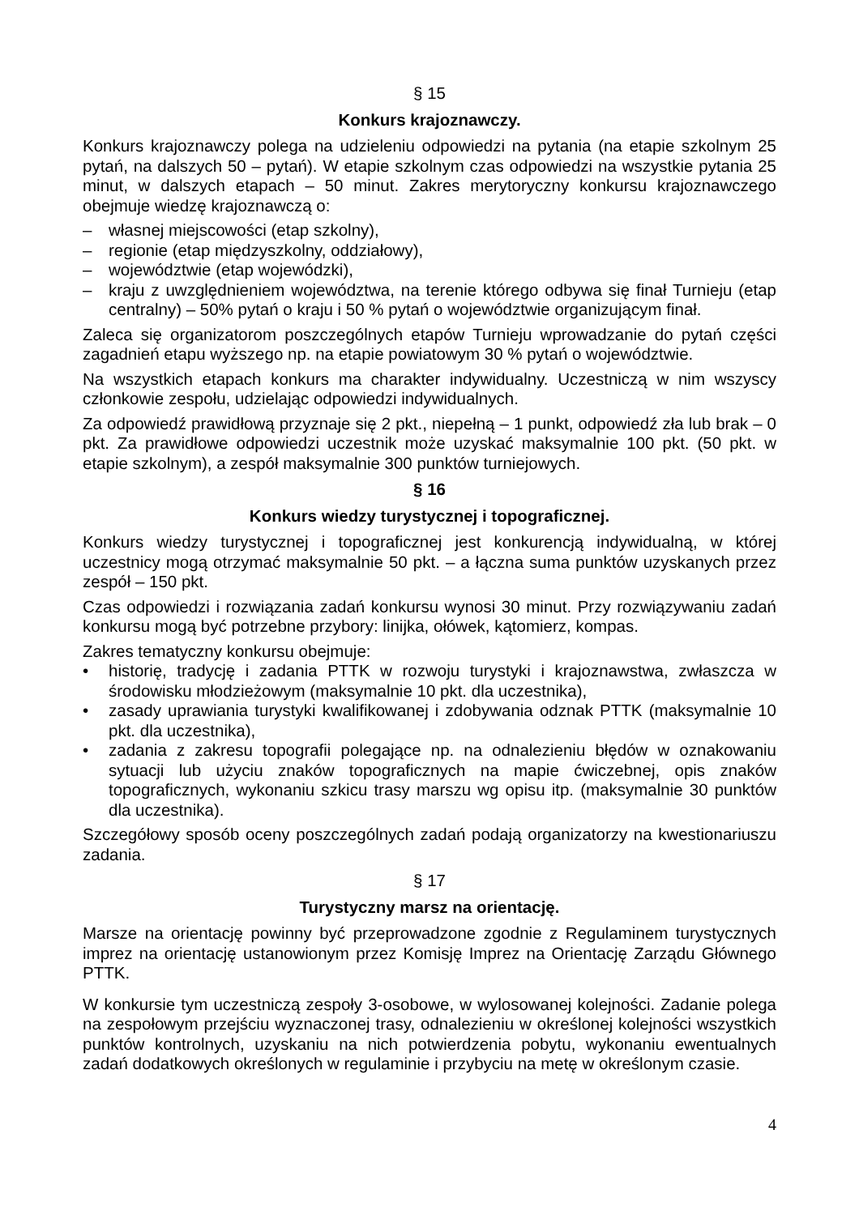§ 15
Konkurs krajoznawczy.
Konkurs krajoznawczy polega na udzieleniu odpowiedzi na pytania (na etapie szkolnym 25 pytań, na dalszych 50 – pytań). W etapie szkolnym czas odpowiedzi na wszystkie pytania 25 minut, w dalszych etapach – 50 minut. Zakres merytoryczny konkursu krajoznawczego obejmuje wiedzę krajoznawczą o:
– własnej miejscowości (etap szkolny),
– regionie (etap międzyszkolny, oddziałowy),
– województwie (etap wojewódzki),
– kraju z uwzględnieniem województwa, na terenie którego odbywa się finał Turnieju (etap centralny) – 50% pytań o kraju i 50 % pytań o województwie organizującym finał.
Zaleca się organizatorom poszczególnych etapów Turnieju wprowadzanie do pytań części zagadnień etapu wyższego np. na etapie powiatowym 30 % pytań o województwie.
Na wszystkich etapach konkurs ma charakter indywidualny. Uczestniczą w nim wszyscy członkowie zespołu, udzielając odpowiedzi indywidualnych.
Za odpowiedź prawidłową przyznaje się 2 pkt., niepełną – 1 punkt, odpowiedź zła lub brak – 0 pkt. Za prawidłowe odpowiedzi uczestnik może uzyskać maksymalnie 100 pkt. (50 pkt. w etapie szkolnym), a zespół maksymalnie 300 punktów turniejowych.
§ 16
Konkurs wiedzy turystycznej i topograficznej.
Konkurs wiedzy turystycznej i topograficznej jest konkurencją indywidualną, w której uczestnicy mogą otrzymać maksymalnie 50 pkt. – a łączna suma punktów uzyskanych przez zespół – 150 pkt.
Czas odpowiedzi i rozwiązania zadań konkursu wynosi 30 minut. Przy rozwiązywaniu zadań konkursu mogą być potrzebne przybory: linijka, ołówek, kątomierz, kompas.
Zakres tematyczny konkursu obejmuje:
• historię, tradycję i zadania PTTK w rozwoju turystyki i krajoznawstwa, zwłaszcza w środowisku młodzieżowym (maksymalnie 10 pkt. dla uczestnika),
• zasady uprawiania turystyki kwalifikowanej i zdobywania odznak PTTK (maksymalnie 10 pkt. dla uczestnika),
• zadania z zakresu topografii polegające np. na odnalezieniu błędów w oznakowaniu sytuacji lub użyciu znaków topograficznych na mapie ćwiczebnej, opis znaków topograficznych, wykonaniu szkicu trasy marszu wg opisu itp. (maksymalnie 30 punktów dla uczestnika).
Szczegółowy sposób oceny poszczególnych zadań podają organizatorzy na kwestionariuszu zadania.
§ 17
Turystyczny marsz na orientację.
Marsze na orientację powinny być przeprowadzone zgodnie z Regulaminem turystycznych imprez na orientację ustanowionym przez Komisję Imprez na Orientację Zarządu Głównego PTTK.
W konkursie tym uczestniczą zespoły 3-osobowe, w wylosowanej kolejności. Zadanie polega na zespołowym przejściu wyznaczonej trasy, odnalezieniu w określonej kolejności wszystkich punktów kontrolnych, uzyskaniu na nich potwierdzenia pobytu, wykonaniu ewentualnych zadań dodatkowych określonych w regulaminie i przybyciu na metę w określonym czasie.
4